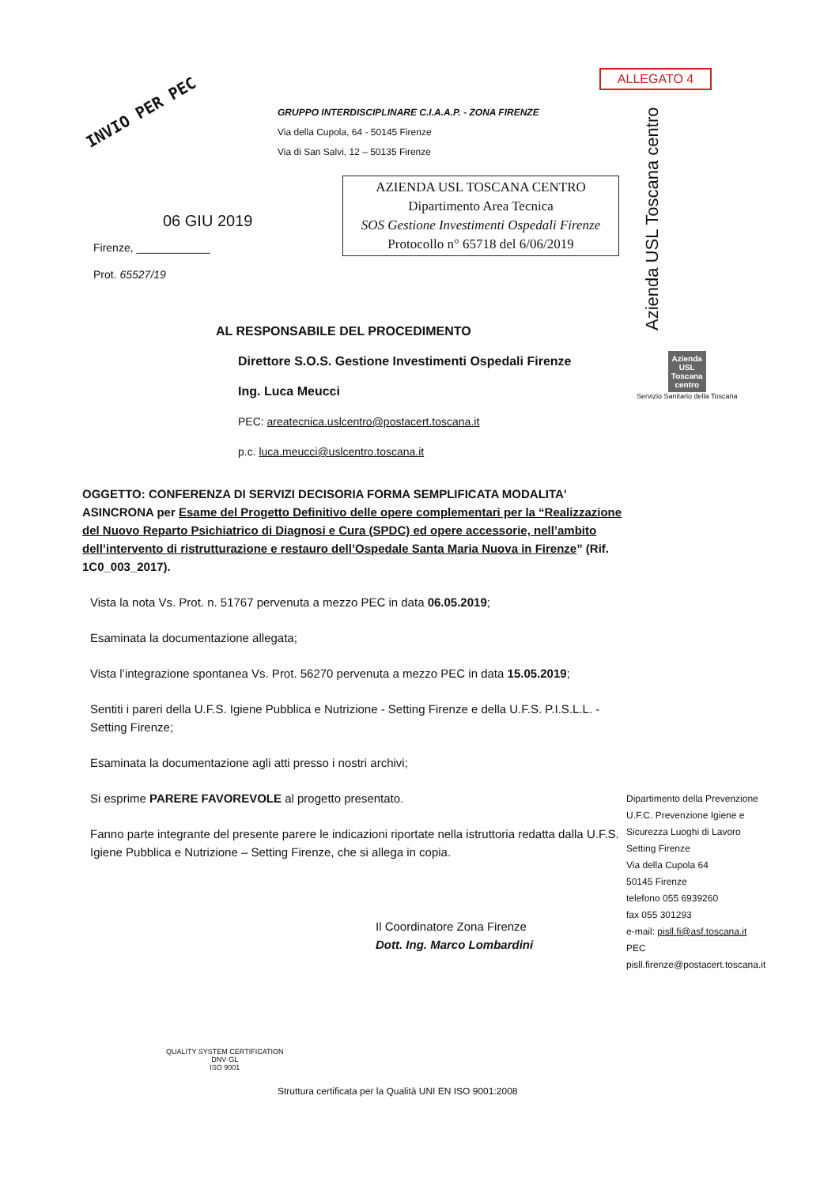ALLEGATO 4
INVIO PER PEC
GRUPPO INTERDISCIPLINARE C.I.A.A.P. - ZONA FIRENZE
Via della Cupola, 64 - 50145 Firenze
Via di San Salvi, 12 – 50135 Firenze
Azienda USL Toscana centro
AZIENDA USL TOSCANA CENTRO
Dipartimento Area Tecnica
SOS Gestione Investimenti Ospedali Firenze
Protocollo n° 65718 del 6/06/2019
06 GIU 2019
Firenze, ____________
Prot. 65527/19
Azienda
USL
Toscana
centro
Servizio Sanitario della Toscana
AL RESPONSABILE DEL PROCEDIMENTO
Direttore S.O.S. Gestione Investimenti Ospedali Firenze
Ing. Luca Meucci
PEC: areatecnica.uslcentro@postacert.toscana.it
p.c. luca.meucci@uslcentro.toscana.it
OGGETTO: CONFERENZA DI SERVIZI DECISORIA FORMA SEMPLIFICATA MODALITA' ASINCRONA per Esame del Progetto Definitivo delle opere complementari per la “Realizzazione del Nuovo Reparto Psichiatrico di Diagnosi e Cura (SPDC) ed opere accessorie, nell’ambito dell’intervento di ristrutturazione e restauro dell’Ospedale Santa Maria Nuova in Firenze” (Rif. 1C0_003_2017).
Vista la nota Vs. Prot. n. 51767 pervenuta a mezzo PEC in data 06.05.2019;
Esaminata la documentazione allegata;
Vista l’integrazione spontanea Vs. Prot. 56270 pervenuta a mezzo PEC in data 15.05.2019;
Sentiti i pareri della U.F.S. Igiene Pubblica e Nutrizione - Setting Firenze e della U.F.S. P.I.S.L.L. - Setting Firenze;
Esaminata la documentazione agli atti presso i nostri archivi;
Si esprime PARERE FAVOREVOLE al progetto presentato.
Fanno parte integrante del presente parere le indicazioni riportate nella istruttoria redatta dalla U.F.S. Igiene Pubblica e Nutrizione – Setting Firenze, che si allega in copia.
Il Coordinatore Zona Firenze
Dott. Ing. Marco Lombardini
Dipartimento della Prevenzione
U.F.C. Prevenzione Igiene e
Sicurezza Luoghi di Lavoro
Setting Firenze
Via della Cupola 64
50145 Firenze
telefono 055 6939260
fax 055 301293
e-mail: pisll.fi@asf.toscana.it
PEC
pisll.firenze@postacert.toscana.it
QUALITY SYSTEM CERTIFICATION
DNV·GL
ISO 9001
Struttura certificata per la Qualità UNI EN ISO 9001:2008